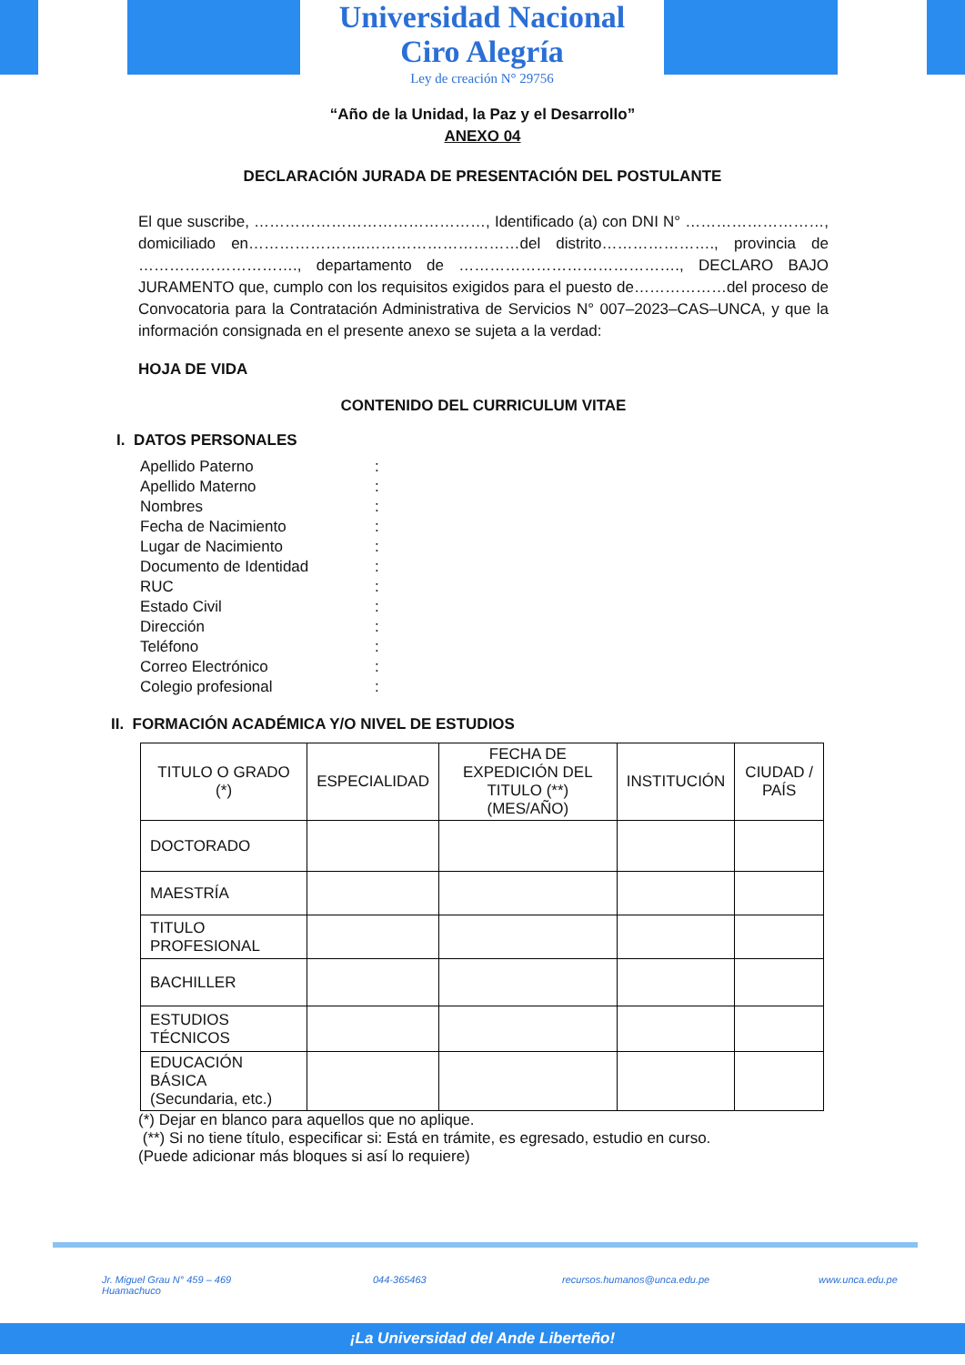Universidad Nacional
Ciro Alegría
Ley de creación N° 29756
“Año de la Unidad, la Paz y el Desarrollo”
ANEXO 04
DECLARACIÓN JURADA DE PRESENTACIÓN DEL POSTULANTE
El que suscribe, ………………………………………, Identificado (a) con DNI N° ………………………, domiciliado en…………………..…………………………del distrito…………………., provincia de …………………………., departamento de ……………………………………., DECLARO BAJO JURAMENTO que, cumplo con los requisitos exigidos para el puesto de………………del proceso de Convocatoria para la Contratación Administrativa de Servicios N° 007–2023–CAS–UNCA, y que la información consignada en el presente anexo se sujeta a la verdad:
HOJA DE VIDA
CONTENIDO DEL CURRICULUM VITAE
I. DATOS PERSONALES
| Apellido Paterno | : |
| Apellido Materno | : |
| Nombres | : |
| Fecha de Nacimiento | : |
| Lugar de Nacimiento | : |
| Documento de Identidad | : |
| RUC | : |
| Estado Civil | : |
| Dirección | : |
| Teléfono | : |
| Correo Electrónico | : |
| Colegio profesional | : |
II. FORMACIÓN ACADÉMICA Y/O NIVEL DE ESTUDIOS
| TITULO O GRADO (*) | ESPECIALIDAD | FECHA DE EXPEDICIÓN DEL TITULO (**) (MES/AÑO) | INSTITUCIÓN | CIUDAD / PAÍS |
| --- | --- | --- | --- | --- |
| DOCTORADO | | | | |
| MAESTRÍA | | | | |
| TITULO PROFESIONAL | | | | |
| BACHILLER | | | | |
| ESTUDIOS TÉCNICOS | | | | |
| EDUCACIÓN BÁSICA (Secundaria, etc.) | | | | |
(*) Dejar en blanco para aquellos que no aplique.
(**) Si no tiene título, especificar si: Está en trámite, es egresado, estudio en curso.
(Puede adicionar más bloques si así lo requiere)
Jr. Miguel Grau N° 459 – 469
Huamachuco
044-365463 recursos.humanos@unca.edu.pe www.unca.edu.pe
¡La Universidad del Ande Liberteño!